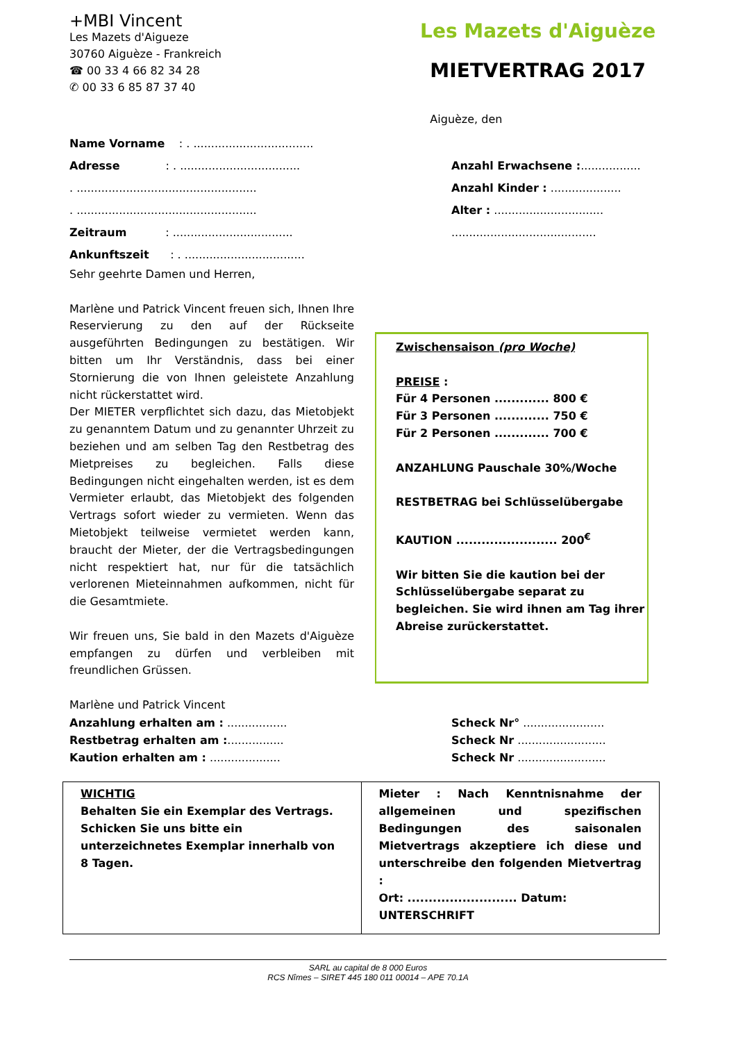+MBI Vincent
Les Mazets d'Aigueze
30760 Aiguèze - Frankreich
☎ 00 33 4 66 82 34 28
✆ 00 33 6 85 87 37 40
Les Mazets d'Aiguèze
MIETVERTRAG 2017
Aiguèze, den
Name Vorname : . ..................................
Adresse : . ..................................
. ...................................................
. ...................................................
Zeitraum : ..................................
Ankunftszeit : . ..................................
Anzahl Erwachsene :.................
Anzahl Kinder : ....................
Alter : ...............................
.........................................
Sehr geehrte Damen und Herren,
Marlène und Patrick Vincent freuen sich, Ihnen Ihre Reservierung zu den auf der Rückseite ausgeführten Bedingungen zu bestätigen. Wir bitten um Ihr Verständnis, dass bei einer Stornierung die von Ihnen geleistete Anzahlung nicht rückerstattet wird.
Der MIETER verpflichtet sich dazu, das Mietobjekt zu genanntem Datum und zu genannter Uhrzeit zu beziehen und am selben Tag den Restbetrag des Mietpreises zu begleichen. Falls diese Bedingungen nicht eingehalten werden, ist es dem Vermieter erlaubt, das Mietobjekt des folgenden Vertrags sofort wieder zu vermieten. Wenn das Mietobjekt teilweise vermietet werden kann, braucht der Mieter, der die Vertragsbedingungen nicht respektiert hat, nur für die tatsächlich verlorenen Mieteinnahmen aufkommen, nicht für die Gesamtmiete.
Wir freuen uns, Sie bald in den Mazets d'Aiguèze empfangen zu dürfen und verbleiben mit freundlichen Grüssen.
Marlène und Patrick Vincent
Zwischensaison (pro Woche)
PREISE :
Für 4 Personen ............. 800 €
Für 3 Personen ............. 750 €
Für 2 Personen ............. 700 €
ANZAHLUNG Pauschale 30%/Woche
RESTBETRAG bei Schlüsselübergabe
KAUTION ........................ 200<sup>€</sup>
Wir bitten Sie die kaution bei der Schlüsselübergabe separat zu begleichen. Sie wird ihnen am Tag ihrer Abreise zurückerstattet.
Anzahlung erhalten am : .................
Restbetrag erhalten am :................
Kaution erhalten am : ....................
Scheck Nr° .......................
Scheck Nr .........................
Scheck Nr .........................
| WICHTIG Behalten Sie ein Exemplar des Vertrags. Schicken Sie uns bitte ein unterzeichnetes Exemplar innerhalb von 8 Tagen. | Mieter : Nach Kenntnisnahme der allgemeinen und spezifischen Bedingungen des saisonalen Mietvertrags akzeptiere ich diese und unterschreibe den folgenden Mietvertrag : Ort: .......................... Datum: UNTERSCHRIFT |
SARL au capital de 8 000 Euros
RCS Nîmes – SIRET 445 180 011 00014 – APE 70.1A